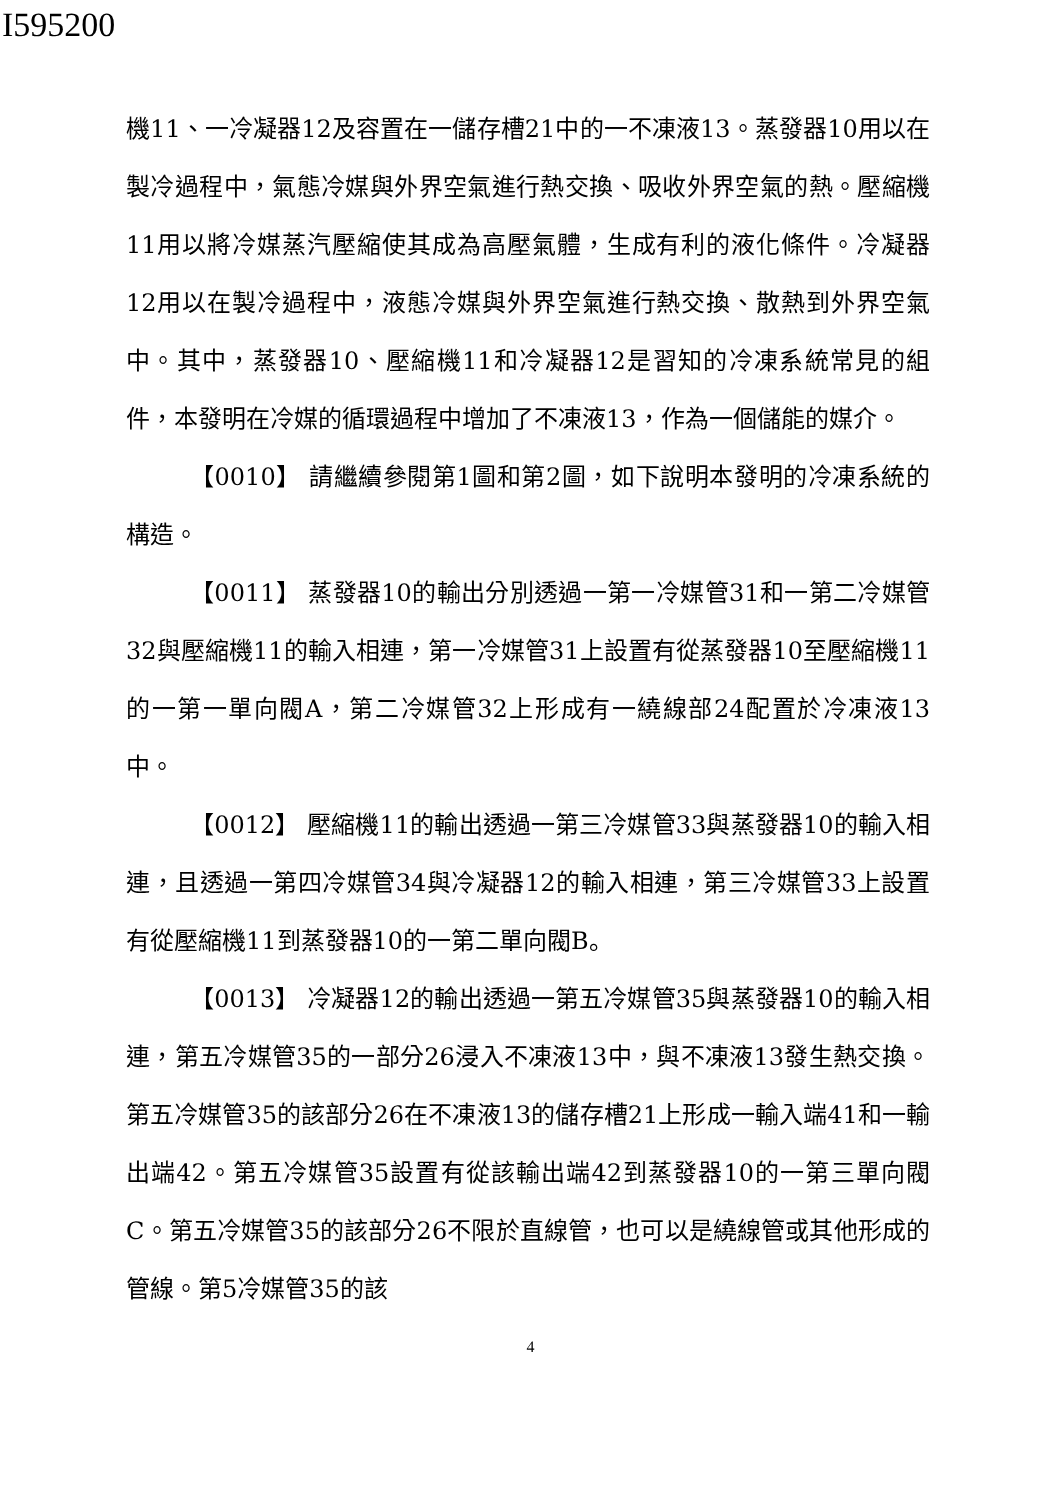I595200
機11、一冷凝器12及容置在一儲存槽21中的一不凍液13。蒸發器10用以在製冷過程中，氣態冷媒與外界空氣進行熱交換、吸收外界空氣的熱。壓縮機11用以將冷媒蒸汽壓縮使其成為高壓氣體，生成有利的液化條件。冷凝器12用以在製冷過程中，液態冷媒與外界空氣進行熱交換、散熱到外界空氣中。其中，蒸發器10、壓縮機11和冷凝器12是習知的冷凍系統常見的組件，本發明在冷媒的循環過程中增加了不凍液13，作為一個儲能的媒介。
【0010】 請繼續參閱第1圖和第2圖，如下說明本發明的冷凍系統的構造。
【0011】 蒸發器10的輸出分別透過一第一冷媒管31和一第二冷媒管32與壓縮機11的輸入相連，第一冷媒管31上設置有從蒸發器10至壓縮機11的一第一單向閥A，第二冷媒管32上形成有一繞線部24配置於冷凍液13中。
【0012】 壓縮機11的輸出透過一第三冷媒管33與蒸發器10的輸入相連，且透過一第四冷媒管34與冷凝器12的輸入相連，第三冷媒管33上設置有從壓縮機11到蒸發器10的一第二單向閥B。
【0013】 冷凝器12的輸出透過一第五冷媒管35與蒸發器10的輸入相連，第五冷媒管35的一部分26浸入不凍液13中，與不凍液13發生熱交換。第五冷媒管35的該部分26在不凍液13的儲存槽21上形成一輸入端41和一輸出端42。第五冷媒管35設置有從該輸出端42到蒸發器10的一第三單向閥C。第五冷媒管35的該部分26不限於直線管，也可以是繞線管或其他形成的管線。第5冷媒管35的該
4